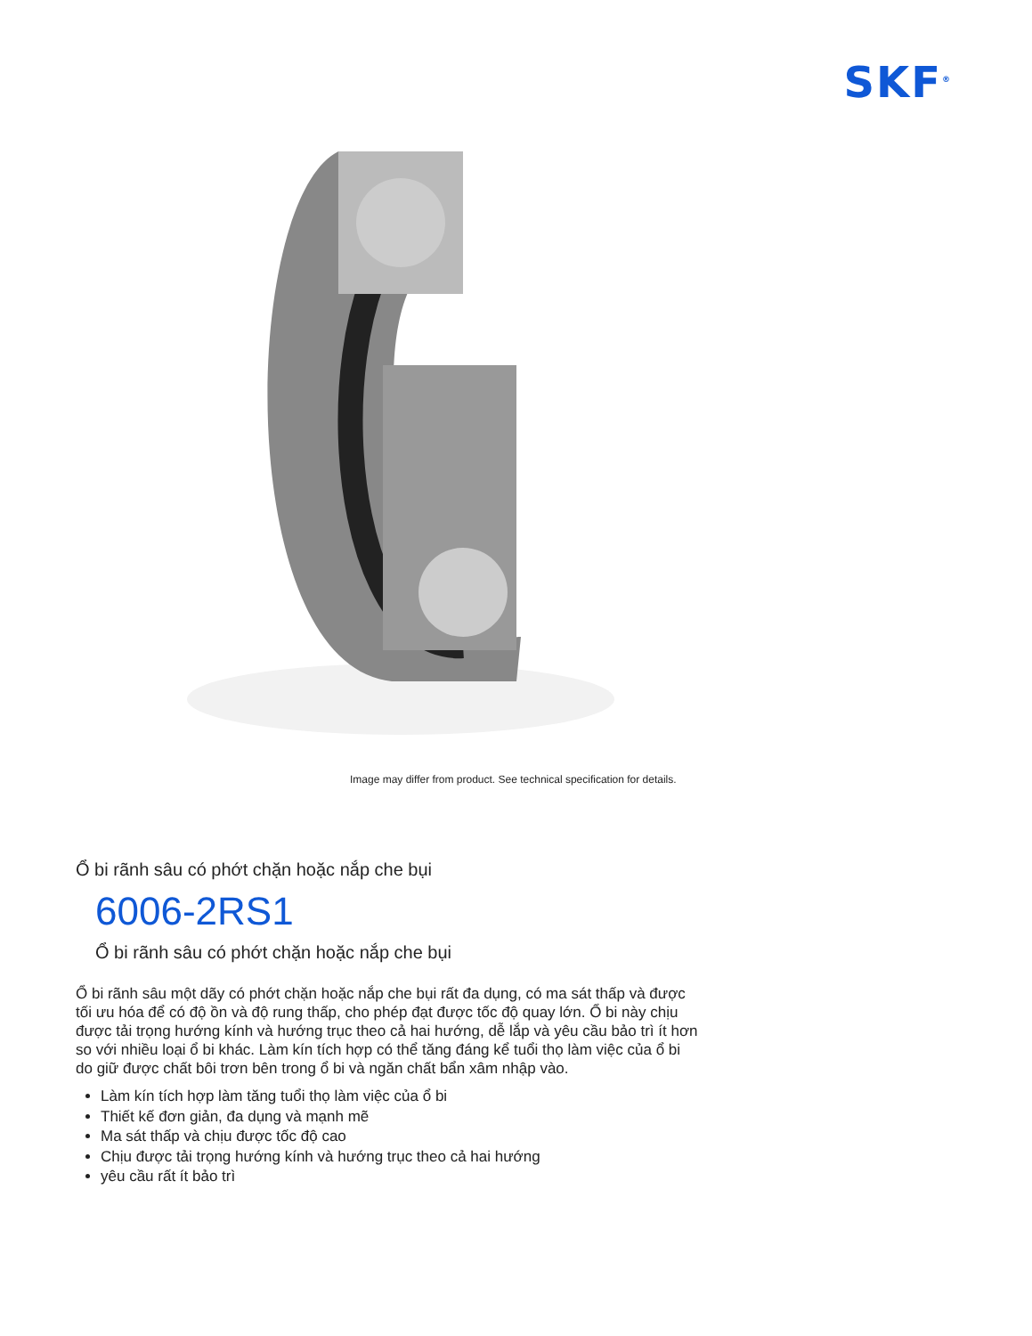SKF<sup>®</sup>
Image may differ from product. See technical specification for details.
Ổ bi rãnh sâu có phớt chặn hoặc nắp che bụi
6006-2RS1
Ổ bi rãnh sâu có phớt chặn hoặc nắp che bụi
Ổ bi rãnh sâu một dãy có phớt chặn hoặc nắp che bụi rất đa dụng, có ma sát thấp và được tối ưu hóa để có độ ồn và độ rung thấp, cho phép đạt được tốc độ quay lớn. Ổ bi này chịu được tải trọng hướng kính và hướng trục theo cả hai hướng, dễ lắp và yêu cầu bảo trì ít hơn so với nhiều loại ổ bi khác. Làm kín tích hợp có thể tăng đáng kể tuổi thọ làm việc của ổ bi do giữ được chất bôi trơn bên trong ổ bi và ngăn chất bẩn xâm nhập vào.
Làm kín tích hợp làm tăng tuổi thọ làm việc của ổ bi
Thiết kế đơn giản, đa dụng và mạnh mẽ
Ma sát thấp và chịu được tốc độ cao
Chịu được tải trọng hướng kính và hướng trục theo cả hai hướng
yêu cầu rất ít bảo trì